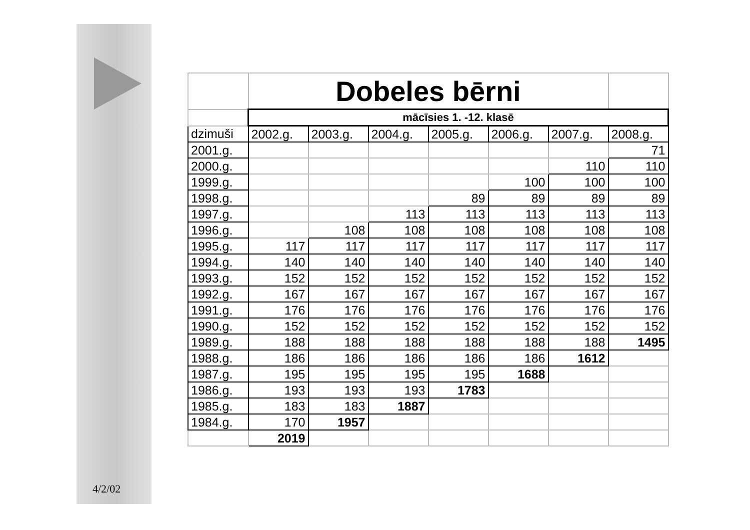4/2/02
| | Dobeles bērni | | | | | | |
| | mācīsies 1. -12. klasē | | | | | | |
| dzimuši | 2002.g. | 2003.g. | 2004.g. | 2005.g. | 2006.g. | 2007.g. | 2008.g. |
| 2001.g. | | | | | | | 71 |
| 2000.g. | | | | | | 110 | 110 |
| 1999.g. | | | | | 100 | 100 | 100 |
| 1998.g. | | | | 89 | 89 | 89 | 89 |
| 1997.g. | | | 113 | 113 | 113 | 113 | 113 |
| 1996.g. | | 108 | 108 | 108 | 108 | 108 | 108 |
| 1995.g. | 117 | 117 | 117 | 117 | 117 | 117 | 117 |
| 1994.g. | 140 | 140 | 140 | 140 | 140 | 140 | 140 |
| 1993.g. | 152 | 152 | 152 | 152 | 152 | 152 | 152 |
| 1992.g. | 167 | 167 | 167 | 167 | 167 | 167 | 167 |
| 1991.g. | 176 | 176 | 176 | 176 | 176 | 176 | 176 |
| 1990.g. | 152 | 152 | 152 | 152 | 152 | 152 | 152 |
| 1989.g. | 188 | 188 | 188 | 188 | 188 | 188 | 1495 |
| 1988.g. | 186 | 186 | 186 | 186 | 186 | 1612 | |
| 1987.g. | 195 | 195 | 195 | 195 | 1688 | | |
| 1986.g. | 193 | 193 | 193 | 1783 | | | |
| 1985.g. | 183 | 183 | 1887 | | | | |
| 1984.g. | 170 | 1957 | | | | | |
| | 2019 | | | | | | |